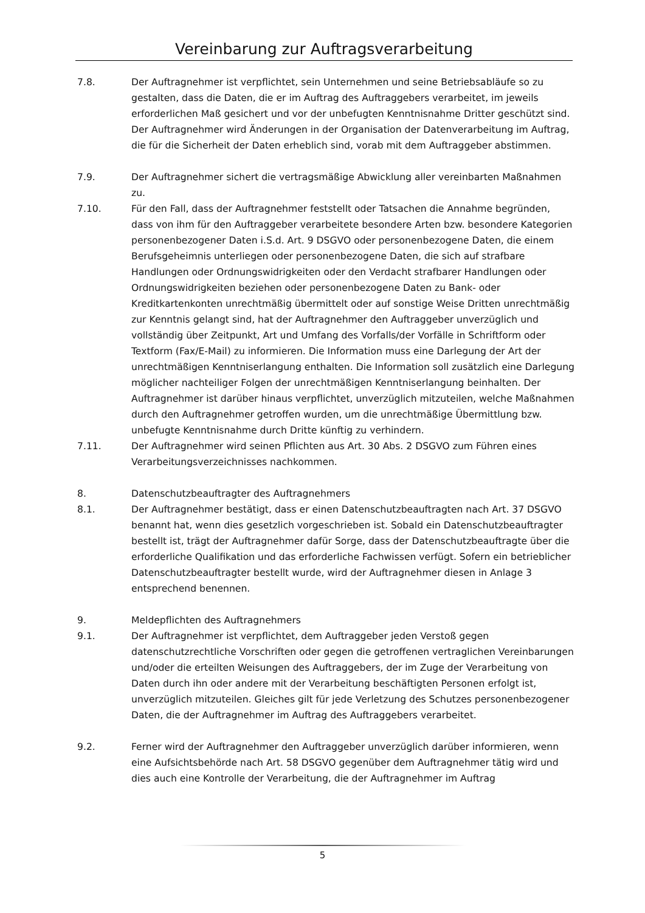Vereinbarung zur Auftragsverarbeitung
7.8. Der Auftragnehmer ist verpflichtet, sein Unternehmen und seine Betriebsabläufe so zu gestalten, dass die Daten, die er im Auftrag des Auftraggebers verarbeitet, im jeweils erforderlichen Maß gesichert und vor der unbefugten Kenntnisnahme Dritter geschützt sind. Der Auftragnehmer wird Änderungen in der Organisation der Datenverarbeitung im Auftrag, die für die Sicherheit der Daten erheblich sind, vorab mit dem Auftraggeber abstimmen.
7.9. Der Auftragnehmer sichert die vertragsmäßige Abwicklung aller vereinbarten Maßnahmen zu.
7.10. Für den Fall, dass der Auftragnehmer feststellt oder Tatsachen die Annahme begründen, dass von ihm für den Auftraggeber verarbeitete besondere Arten bzw. besondere Kategorien personenbezogener Daten i.S.d. Art. 9 DSGVO oder personenbezogene Daten, die einem Berufsgeheimnis unterliegen oder personenbezogene Daten, die sich auf strafbare Handlungen oder Ordnungswidrigkeiten oder den Verdacht strafbarer Handlungen oder Ordnungswidrigkeiten beziehen oder personenbezogene Daten zu Bank- oder Kreditkartenkonten unrechtmäßig übermittelt oder auf sonstige Weise Dritten unrechtmäßig zur Kenntnis gelangt sind, hat der Auftragnehmer den Auftraggeber unverzüglich und vollständig über Zeitpunkt, Art und Umfang des Vorfalls/der Vorfälle in Schriftform oder Textform (Fax/E-Mail) zu informieren. Die Information muss eine Darlegung der Art der unrechtmäßigen Kenntniserlangung enthalten. Die Information soll zusätzlich eine Darlegung möglicher nachteiliger Folgen der unrechtmäßigen Kenntniserlangung beinhalten. Der Auftragnehmer ist darüber hinaus verpflichtet, unverzüglich mitzuteilen, welche Maßnahmen durch den Auftragnehmer getroffen wurden, um die unrechtmäßige Übermittlung bzw. unbefugte Kenntnisnahme durch Dritte künftig zu verhindern.
7.11. Der Auftragnehmer wird seinen Pflichten aus Art. 30 Abs. 2 DSGVO zum Führen eines Verarbeitungsverzeichnisses nachkommen.
8. Datenschutzbeauftragter des Auftragnehmers
8.1. Der Auftragnehmer bestätigt, dass er einen Datenschutzbeauftragten nach Art. 37 DSGVO benannt hat, wenn dies gesetzlich vorgeschrieben ist. Sobald ein Datenschutzbeauftragter bestellt ist, trägt der Auftragnehmer dafür Sorge, dass der Datenschutzbeauftragte über die erforderliche Qualifikation und das erforderliche Fachwissen verfügt. Sofern ein betrieblicher Datenschutzbeauftragter bestellt wurde, wird der Auftragnehmer diesen in Anlage 3 entsprechend benennen.
9. Meldepflichten des Auftragnehmers
9.1. Der Auftragnehmer ist verpflichtet, dem Auftraggeber jeden Verstoß gegen datenschutzrechtliche Vorschriften oder gegen die getroffenen vertraglichen Vereinbarungen und/oder die erteilten Weisungen des Auftraggebers, der im Zuge der Verarbeitung von Daten durch ihn oder andere mit der Verarbeitung beschäftigten Personen erfolgt ist, unverzüglich mitzuteilen. Gleiches gilt für jede Verletzung des Schutzes personenbezogener Daten, die der Auftragnehmer im Auftrag des Auftraggebers verarbeitet.
9.2. Ferner wird der Auftragnehmer den Auftraggeber unverzüglich darüber informieren, wenn eine Aufsichtsbehörde nach Art. 58 DSGVO gegenüber dem Auftragnehmer tätig wird und dies auch eine Kontrolle der Verarbeitung, die der Auftragnehmer im Auftrag
5